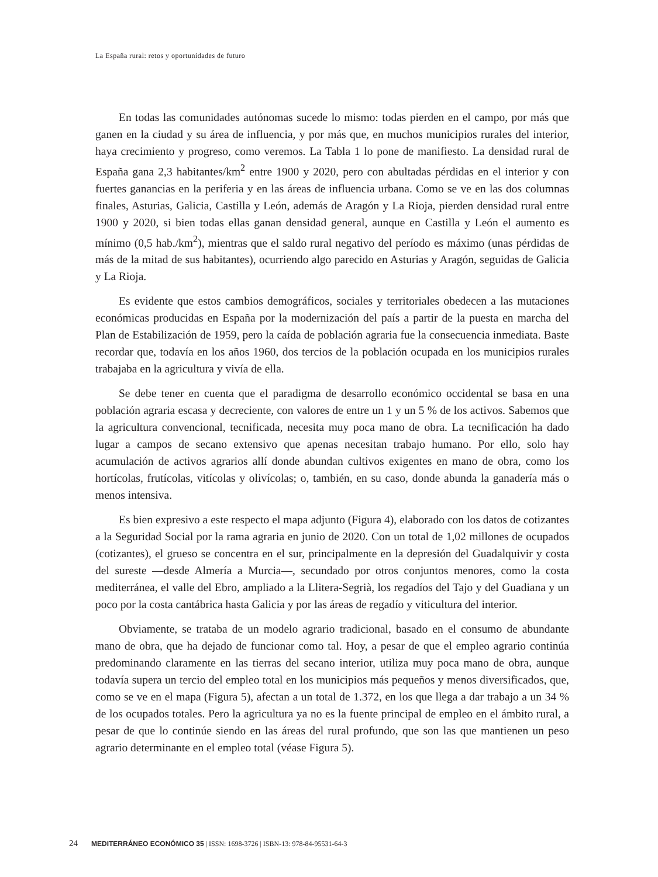La España rural: retos y oportunidades de futuro
En todas las comunidades autónomas sucede lo mismo: todas pierden en el campo, por más que ganen en la ciudad y su área de influencia, y por más que, en muchos municipios rurales del interior, haya crecimiento y progreso, como veremos. La Tabla 1 lo pone de manifiesto. La densidad rural de España gana 2,3 habitantes/km<sup>2</sup> entre 1900 y 2020, pero con abultadas pérdidas en el interior y con fuertes ganancias en la periferia y en las áreas de influencia urbana. Como se ve en las dos columnas finales, Asturias, Galicia, Castilla y León, además de Aragón y La Rioja, pierden densidad rural entre 1900 y 2020, si bien todas ellas ganan densidad general, aunque en Castilla y León el aumento es mínimo (0,5 hab./km<sup>2</sup>), mientras que el saldo rural negativo del período es máximo (unas pérdidas de más de la mitad de sus habitantes), ocurriendo algo parecido en Asturias y Aragón, seguidas de Galicia y La Rioja.
Es evidente que estos cambios demográficos, sociales y territoriales obedecen a las mutaciones económicas producidas en España por la modernización del país a partir de la puesta en marcha del Plan de Estabilización de 1959, pero la caída de población agraria fue la consecuencia inmediata. Baste recordar que, todavía en los años 1960, dos tercios de la población ocupada en los municipios rurales trabajaba en la agricultura y vivía de ella.
Se debe tener en cuenta que el paradigma de desarrollo económico occidental se basa en una población agraria escasa y decreciente, con valores de entre un 1 y un 5 % de los activos. Sabemos que la agricultura convencional, tecnificada, necesita muy poca mano de obra. La tecnificación ha dado lugar a campos de secano extensivo que apenas necesitan trabajo humano. Por ello, solo hay acumulación de activos agrarios allí donde abundan cultivos exigentes en mano de obra, como los hortícolas, frutícolas, vitícolas y olivícolas; o, también, en su caso, donde abunda la ganadería más o menos intensiva.
Es bien expresivo a este respecto el mapa adjunto (Figura 4), elaborado con los datos de cotizantes a la Seguridad Social por la rama agraria en junio de 2020. Con un total de 1,02 millones de ocupados (cotizantes), el grueso se concentra en el sur, principalmente en la depresión del Guadalquivir y costa del sureste —desde Almería a Murcia—, secundado por otros conjuntos menores, como la costa mediterránea, el valle del Ebro, ampliado a la Llitera-Segrià, los regadíos del Tajo y del Guadiana y un poco por la costa cantábrica hasta Galicia y por las áreas de regadío y viticultura del interior.
Obviamente, se trataba de un modelo agrario tradicional, basado en el consumo de abundante mano de obra, que ha dejado de funcionar como tal. Hoy, a pesar de que el empleo agrario continúa predominando claramente en las tierras del secano interior, utiliza muy poca mano de obra, aunque todavía supera un tercio del empleo total en los municipios más pequeños y menos diversificados, que, como se ve en el mapa (Figura 5), afectan a un total de 1.372, en los que llega a dar trabajo a un 34 % de los ocupados totales. Pero la agricultura ya no es la fuente principal de empleo en el ámbito rural, a pesar de que lo continúe siendo en las áreas del rural profundo, que son las que mantienen un peso agrario determinante en el empleo total (véase Figura 5).
24 MEDITERRÁNEO ECONÓMICO 35 | ISSN: 1698-3726 | ISBN-13: 978-84-95531-64-3